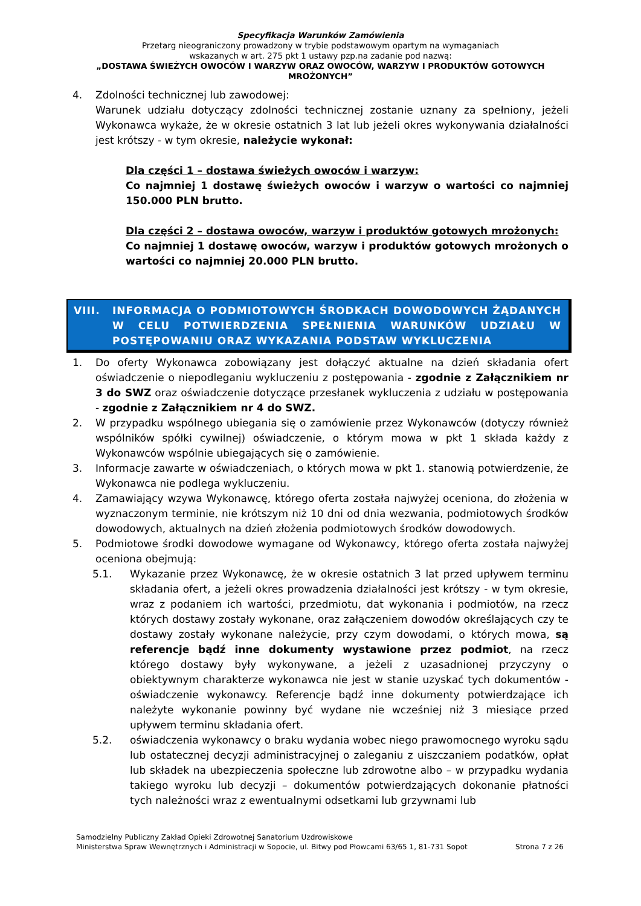Specyfikacja Warunków Zamówienia
Przetarg nieograniczony prowadzony w trybie podstawowym opartym na wymaganiach
wskazanych w art. 275 pkt 1 ustawy pzp.na zadanie pod nazwą:
„DOSTAWA ŚWIEŻYCH OWOCÓW I WARZYW ORAZ OWOCÓW, WARZYW I PRODUKTÓW GOTOWYCH MROŻONYCH”
4. Zdolności technicznej lub zawodowej:
Warunek udziału dotyczący zdolności technicznej zostanie uznany za spełniony, jeżeli Wykonawca wykaże, że w okresie ostatnich 3 lat lub jeżeli okres wykonywania działalności jest krótszy - w tym okresie, należycie wykonał:
Dla części 1 – dostawa świeżych owoców i warzyw:
Co najmniej 1 dostawę świeżych owoców i warzyw o wartości co najmniej 150.000 PLN brutto.
Dla części 2 – dostawa owoców, warzyw i produktów gotowych mrożonych:
Co najmniej 1 dostawę owoców, warzyw i produktów gotowych mrożonych o wartości co najmniej 20.000 PLN brutto.
VIII. INFORMACJA O PODMIOTOWYCH ŚRODKACH DOWODOWYCH ŻĄDANYCH W CELU POTWIERDZENIA SPEŁNIENIA WARUNKÓW UDZIAŁU W POSTĘPOWANIU ORAZ WYKAZANIA PODSTAW WYKLUCZENIA
1. Do oferty Wykonawca zobowiązany jest dołączyć aktualne na dzień składania ofert oświadczenie o niepodleganiu wykluczeniu z postępowania - zgodnie z Załącznikiem nr 3 do SWZ oraz oświadczenie dotyczące przesłanek wykluczenia z udziału w postępowania - zgodnie z Załącznikiem nr 4 do SWZ.
2. W przypadku wspólnego ubiegania się o zamówienie przez Wykonawców (dotyczy również wspólników spółki cywilnej) oświadczenie, o którym mowa w pkt 1 składa każdy z Wykonawców wspólnie ubiegających się o zamówienie.
3. Informacje zawarte w oświadczeniach, o których mowa w pkt 1. stanowią potwierdzenie, że Wykonawca nie podlega wykluczeniu.
4. Zamawiający wzywa Wykonawcę, którego oferta została najwyżej oceniona, do złożenia w wyznaczonym terminie, nie krótszym niż 10 dni od dnia wezwania, podmiotowych środków dowodowych, aktualnych na dzień złożenia podmiotowych środków dowodowych.
5. Podmiotowe środki dowodowe wymagane od Wykonawcy, którego oferta została najwyżej oceniona obejmują:
5.1. Wykazanie przez Wykonawcę, że w okresie ostatnich 3 lat przed upływem terminu składania ofert, a jeżeli okres prowadzenia działalności jest krótszy - w tym okresie, wraz z podaniem ich wartości, przedmiotu, dat wykonania i podmiotów, na rzecz których dostawy zostały wykonane, oraz załączeniem dowodów określających czy te dostawy zostały wykonane należycie, przy czym dowodami, o których mowa, są referencje bądź inne dokumenty wystawione przez podmiot, na rzecz którego dostawy były wykonywane, a jeżeli z uzasadnionej przyczyny o obiektywnym charakterze wykonawca nie jest w stanie uzyskać tych dokumentów - oświadczenie wykonawcy. Referencje bądź inne dokumenty potwierdzające ich należyte wykonanie powinny być wydane nie wcześniej niż 3 miesiące przed upływem terminu składania ofert.
5.2. oświadczenia wykonawcy o braku wydania wobec niego prawomocnego wyroku sądu lub ostatecznej decyzji administracyjnej o zaleganiu z uiszczaniem podatków, opłat lub składek na ubezpieczenia społeczne lub zdrowotne albo – w przypadku wydania takiego wyroku lub decyzji – dokumentów potwierdzających dokonanie płatności tych należności wraz z ewentualnymi odsetkami lub grzywnami lub
Samodzielny Publiczny Zakład Opieki Zdrowotnej Sanatorium Uzdrowiskowe
Ministerstwa Spraw Wewnętrznych i Administracji w Sopocie, ul. Bitwy pod Płowcami 63/65 1, 81-731 Sopot Strona 7 z 26